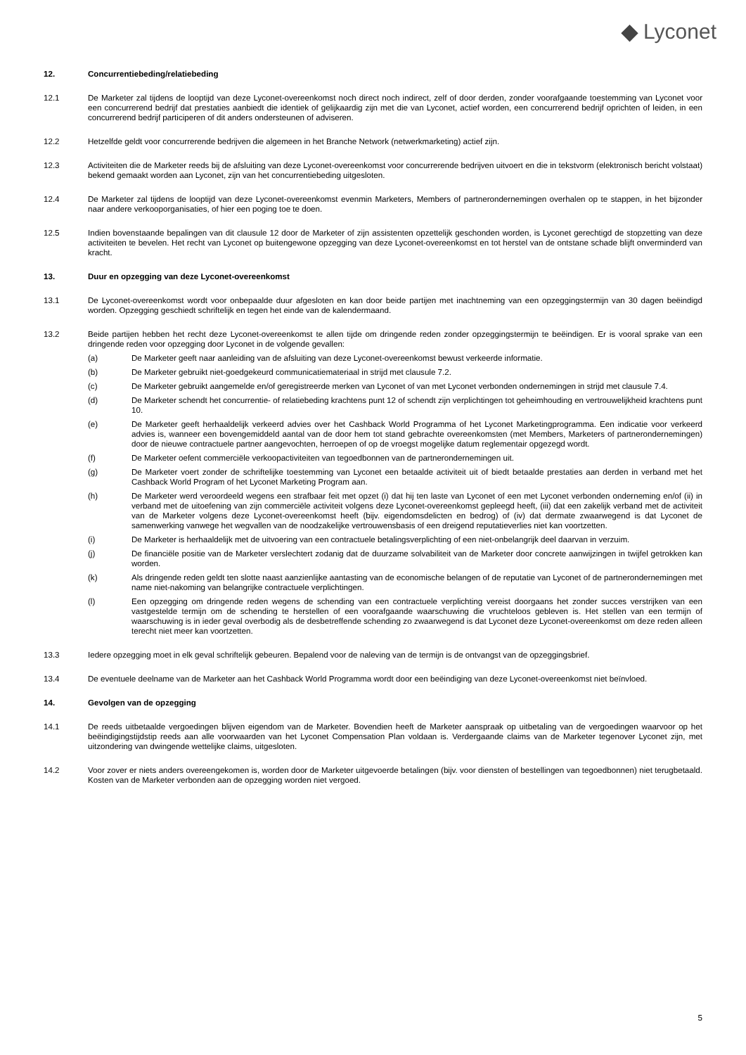◆ Lyconet
12. Concurrentiebeding/relatiebeding
12.1 De Marketer zal tijdens de looptijd van deze Lyconet-overeenkomst noch direct noch indirect, zelf of door derden, zonder voorafgaande toestemming van Lyconet voor een concurrerend bedrijf dat prestaties aanbiedt die identiek of gelijkaardig zijn met die van Lyconet, actief worden, een concurrerend bedrijf oprichten of leiden, in een concurrerend bedrijf participeren of dit anders ondersteunen of adviseren.
12.2 Hetzelfde geldt voor concurrerende bedrijven die algemeen in het Branche Network (netwerkmarketing) actief zijn.
12.3 Activiteiten die de Marketer reeds bij de afsluiting van deze Lyconet-overeenkomst voor concurrerende bedrijven uitvoert en die in tekstvorm (elektronisch bericht volstaat) bekend gemaakt worden aan Lyconet, zijn van het concurrentiebeding uitgesloten.
12.4 De Marketer zal tijdens de looptijd van deze Lyconet-overeenkomst evenmin Marketers, Members of partnerondernemingen overhalen op te stappen, in het bijzonder naar andere verkooporganisaties, of hier een poging toe te doen.
12.5 Indien bovenstaande bepalingen van dit clausule 12 door de Marketer of zijn assistenten opzettelijk geschonden worden, is Lyconet gerechtigd de stopzetting van deze activiteiten te bevelen. Het recht van Lyconet op buitengewone opzegging van deze Lyconet-overeenkomst en tot herstel van de ontstane schade blijft onverminderd van kracht.
13. Duur en opzegging van deze Lyconet-overeenkomst
13.1 De Lyconet-overeenkomst wordt voor onbepaalde duur afgesloten en kan door beide partijen met inachtneming van een opzeggingstermijn van 30 dagen beëindigd worden. Opzegging geschiedt schriftelijk en tegen het einde van de kalendermaand.
13.2 Beide partijen hebben het recht deze Lyconet-overeenkomst te allen tijde om dringende reden zonder opzeggingstermijn te beëindigen. Er is vooral sprake van een dringende reden voor opzegging door Lyconet in de volgende gevallen:
(a) De Marketer geeft naar aanleiding van de afsluiting van deze Lyconet-overeenkomst bewust verkeerde informatie.
(b) De Marketer gebruikt niet-goedgekeurd communicatiemateriaal in strijd met clausule 7.2.
(c) De Marketer gebruikt aangemelde en/of geregistreerde merken van Lyconet of van met Lyconet verbonden ondernemingen in strijd met clausule 7.4.
(d) De Marketer schendt het concurrentie- of relatiebeding krachtens punt 12 of schendt zijn verplichtingen tot geheimhouding en vertrouwelijkheid krachtens punt 10.
(e) De Marketer geeft herhaaldelijk verkeerd advies over het Cashback World Programma of het Lyconet Marketingprogramma. Een indicatie voor verkeerd advies is, wanneer een bovengemiddeld aantal van de door hem tot stand gebrachte overeenkomsten (met Members, Marketers of partnerondernemingen) door de nieuwe contractuele partner aangevochten, herroepen of op de vroegst mogelijke datum reglementair opgezegd wordt.
(f) De Marketer oefent commerciële verkoopactiviteiten van tegoedbonnen van de partnerondernemingen uit.
(g) De Marketer voert zonder de schriftelijke toestemming van Lyconet een betaalde activiteit uit of biedt betaalde prestaties aan derden in verband met het Cashback World Program of het Lyconet Marketing Program aan.
(h) De Marketer werd veroordeeld wegens een strafbaar feit met opzet (i) dat hij ten laste van Lyconet of een met Lyconet verbonden onderneming en/of (ii) in verband met de uitoefening van zijn commerciële activiteit volgens deze Lyconet-overeenkomst gepleegd heeft, (iii) dat een zakelijk verband met de activiteit van de Marketer volgens deze Lyconet-overeenkomst heeft (bijv. eigendomsdelicten en bedrog) of (iv) dat dermate zwaarwegend is dat Lyconet de samenwerking vanwege het wegvallen van de noodzakelijke vertrouwensbasis of een dreigend reputatieverlies niet kan voortzetten.
(i) De Marketer is herhaaldelijk met de uitvoering van een contractuele betalingsverplichting of een niet-onbelangrijk deel daarvan in verzuim.
(j) De financiële positie van de Marketer verslechtert zodanig dat de duurzame solvabiliteit van de Marketer door concrete aanwijzingen in twijfel getrokken kan worden.
(k) Als dringende reden geldt ten slotte naast aanzienlijke aantasting van de economische belangen of de reputatie van Lyconet of de partnerondernemingen met name niet-nakoming van belangrijke contractuele verplichtingen.
(l) Een opzegging om dringende reden wegens de schending van een contractuele verplichting vereist doorgaans het zonder succes verstrijken van een vastgestelde termijn om de schending te herstellen of een voorafgaande waarschuwing die vruchteloos gebleven is. Het stellen van een termijn of waarschuwing is in ieder geval overbodig als de desbetreffende schending zo zwaarwegend is dat Lyconet deze Lyconet-overeenkomst om deze reden alleen terecht niet meer kan voortzetten.
13.3 Iedere opzegging moet in elk geval schriftelijk gebeuren. Bepalend voor de naleving van de termijn is de ontvangst van de opzeggingsbrief.
13.4 De eventuele deelname van de Marketer aan het Cashback World Programma wordt door een beëindiging van deze Lyconet-overeenkomst niet beïnvloed.
14. Gevolgen van de opzegging
14.1 De reeds uitbetaalde vergoedingen blijven eigendom van de Marketer. Bovendien heeft de Marketer aanspraak op uitbetaling van de vergoedingen waarvoor op het beëindigingstijdstip reeds aan alle voorwaarden van het Lyconet Compensation Plan voldaan is. Verdergaande claims van de Marketer tegenover Lyconet zijn, met uitzondering van dwingende wettelijke claims, uitgesloten.
14.2 Voor zover er niets anders overeengekomen is, worden door de Marketer uitgevoerde betalingen (bijv. voor diensten of bestellingen van tegoedbonnen) niet terugbetaald. Kosten van de Marketer verbonden aan de opzegging worden niet vergoed.
5